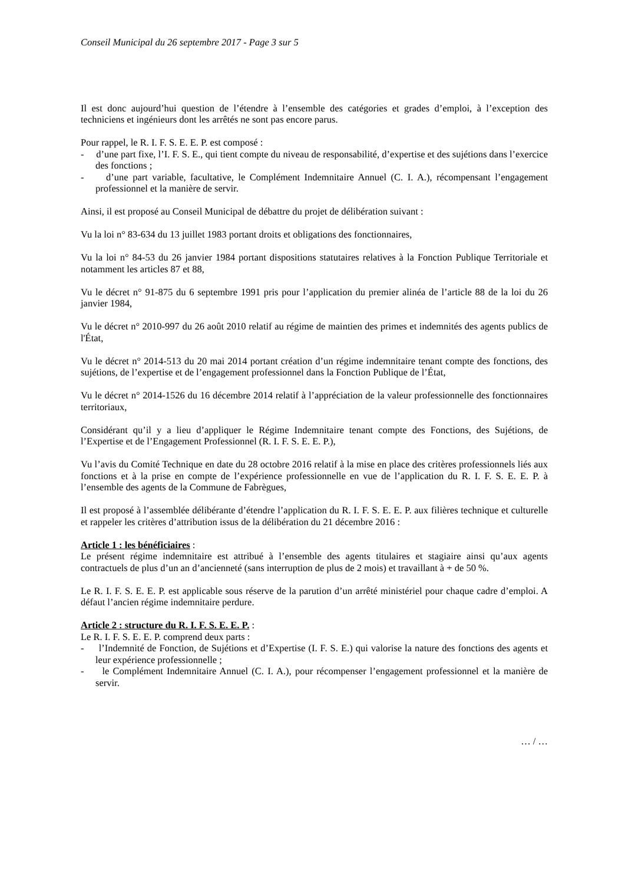Conseil Municipal du 26 septembre 2017 - Page 3 sur 5
Il est donc aujourd’hui question de l’étendre à l’ensemble des catégories et grades d’emploi, à l’exception des techniciens et ingénieurs dont les arrêtés ne sont pas encore parus.
Pour rappel, le R. I. F. S. E. E. P. est composé :
- d’une part fixe, l’I. F. S. E., qui tient compte du niveau de responsabilité, d’expertise et des sujétions dans l’exercice des fonctions ;
- d’une part variable, facultative, le Complément Indemnitaire Annuel (C. I. A.), récompensant l’engagement professionnel et la manière de servir.
Ainsi, il est proposé au Conseil Municipal de débattre du projet de délibération suivant :
Vu la loi n° 83-634 du 13 juillet 1983 portant droits et obligations des fonctionnaires,
Vu la loi n° 84-53 du 26 janvier 1984 portant dispositions statutaires relatives à la Fonction Publique Territoriale et notamment les articles 87 et 88,
Vu le décret n° 91-875 du 6 septembre 1991 pris pour l’application du premier alinéa de l’article 88 de la loi du 26 janvier 1984,
Vu le décret n° 2010-997 du 26 août 2010 relatif au régime de maintien des primes et indemnités des agents publics de l'État,
Vu le décret n° 2014-513 du 20 mai 2014 portant création d’un régime indemnitaire tenant compte des fonctions, des sujétions, de l’expertise et de l’engagement professionnel dans la Fonction Publique de l’État,
Vu le décret n° 2014-1526 du 16 décembre 2014 relatif à l’appréciation de la valeur professionnelle des fonctionnaires territoriaux,
Considérant qu’il y a lieu d’appliquer le Régime Indemnitaire tenant compte des Fonctions, des Sujétions, de l’Expertise et de l’Engagement Professionnel (R. I. F. S. E. E. P.),
Vu l’avis du Comité Technique en date du 28 octobre 2016 relatif à la mise en place des critères professionnels liés aux fonctions et à la prise en compte de l’expérience professionnelle en vue de l’application du R. I. F. S. E. E. P. à l’ensemble des agents de la Commune de Fabrègues,
Il est proposé à l’assemblée délibérante d’étendre l’application du R. I. F. S. E. E. P. aux filières technique et culturelle et rappeler les critères d’attribution issus de la délibération du 21 décembre 2016 :
Article 1 : les bénéficiaires :
Le présent régime indemnitaire est attribué à l’ensemble des agents titulaires et stagiaire ainsi qu’aux agents contractuels de plus d’un an d’ancienneté (sans interruption de plus de 2 mois) et travaillant à + de 50 %.
Le R. I. F. S. E. E. P. est applicable sous réserve de la parution d’un arrêté ministériel pour chaque cadre d’emploi. A défaut l’ancien régime indemnitaire perdure.
Article 2 : structure du R. I. F. S. E. E. P. :
Le R. I. F. S. E. E. P. comprend deux parts :
- l’Indemnité de Fonction, de Sujétions et d’Expertise (I. F. S. E.) qui valorise la nature des fonctions des agents et leur expérience professionnelle ;
- le Complément Indemnitaire Annuel (C. I. A.), pour récompenser l’engagement professionnel et la manière de servir.
… / …